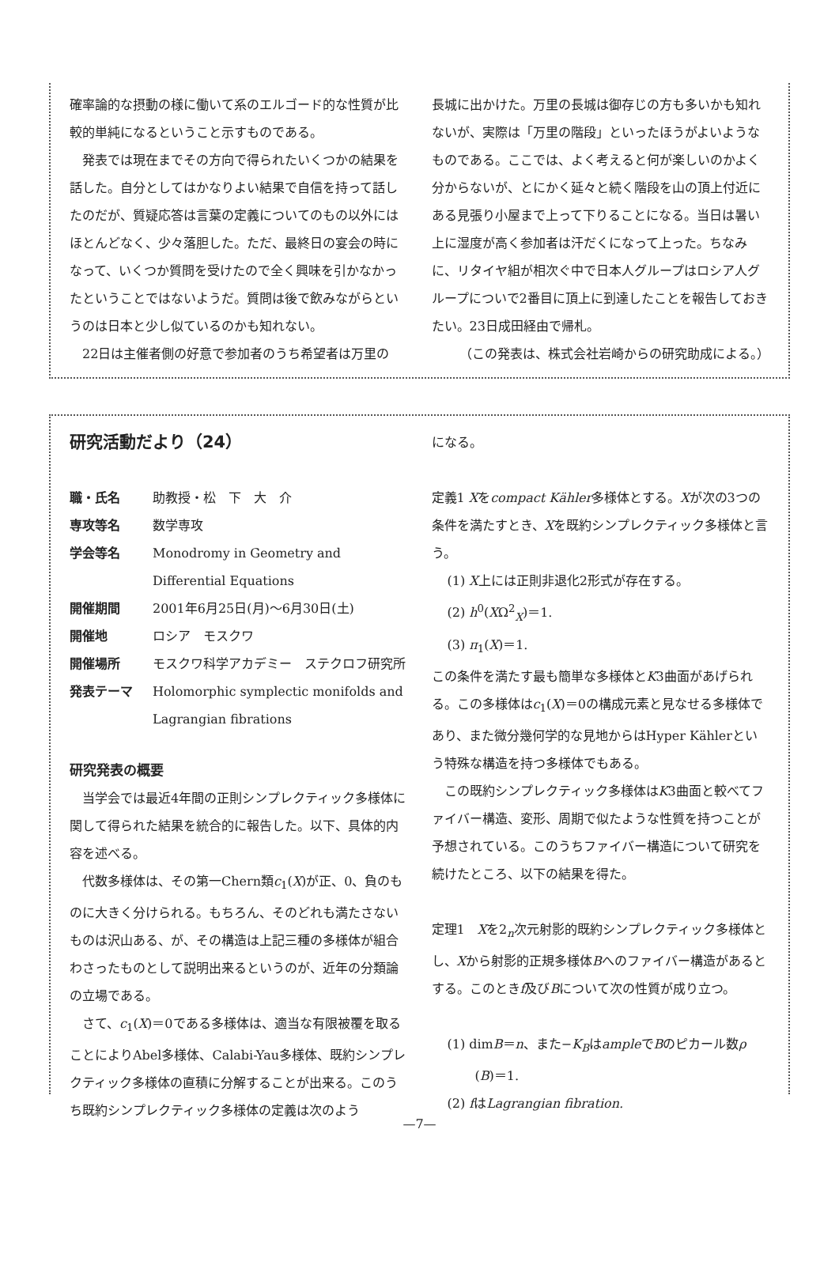確率論的な摂動の様に働いて系のエルゴード的な性質が比較的単純になるということ示すものである。
発表では現在までその方向で得られたいくつかの結果を話した。自分としてはかなりよい結果で自信を持って話したのだが、質疑応答は言葉の定義についてのもの以外にはほとんどなく、少々落胆した。ただ、最終日の宴会の時になって、いくつか質問を受けたので全く興味を引かなかったということではないようだ。質問は後で飲みながらというのは日本と少し似ているのかも知れない。
22日は主催者側の好意で参加者のうち希望者は万里の
長城に出かけた。万里の長城は御存じの方も多いかも知れないが、実際は「万里の階段」といったほうがよいようなものである。ここでは、よく考えると何が楽しいのかよく分からないが、とにかく延々と続く階段を山の頂上付近にある見張り小屋まで上って下りることになる。当日は暑い上に湿度が高く参加者は汗だくになって上った。ちなみに、リタイヤ組が相次ぐ中で日本人グループはロシア人グループについで2番目に頂上に到達したことを報告しておきたい。23日成田経由で帰札。
（この発表は、株式会社岩崎からの研究助成による。）
研究活動だより（24）
| 職・氏名 | 助教授・松 下 大 介 |
| 専攻等名 | 数学専攻 |
| 学会等名 | Monodromy in Geometry and Differential Equations |
| 開催期間 | 2001年6月25日(月)～6月30日(土) |
| 開催地 | ロシア モスクワ |
| 開催場所 | モスクワ科学アカデミー ステクロフ研究所 |
| 発表テーマ | Holomorphic symplectic monifolds and Lagrangian fibrations |
研究発表の概要
当学会では最近4年間の正則シンプレクティック多様体に関して得られた結果を統合的に報告した。以下、具体的内容を述べる。
代数多様体は、その第一Chern類c<sub>1</sub>(X)が正、0、負のものに大きく分けられる。もちろん、そのどれも満たさないものは沢山ある、が、その構造は上記三種の多様体が組合わさったものとして説明出来るというのが、近年の分類論の立場である。
さて、c<sub>1</sub>(X)＝0である多様体は、適当な有限被覆を取ることによりAbel多様体、Calabi-Yau多様体、既約シンプレクティック多様体の直積に分解することが出来る。このうち既約シンプレクティック多様体の定義は次のよう
になる。
定義1 Xをcompact Kähler多様体とする。Xが次の3つの条件を満たすとき、Xを既約シンプレクティック多様体と言う。
(1) X上には正則非退化2形式が存在する。
(2) h<sup>0</sup>(XΩ<sup>2</sup><sub>X</sub>)＝1.
(3) π<sub>1</sub>(X)＝1.
この条件を満たす最も簡単な多様体とK3曲面があげられる。この多様体はc<sub>1</sub>(X)＝0の構成元素と見なせる多様体であり、また微分幾何学的な見地からはHyper Kählerという特殊な構造を持つ多様体でもある。
この既約シンプレクティック多様体はK3曲面と較べてファイバー構造、変形、周期で似たような性質を持つことが予想されている。このうちファイバー構造について研究を続けたところ、以下の結果を得た。
定理1　Xを2<sub>n</sub>次元射影的既約シンプレクティック多様体とし、Xから射影的正規多様体Bへのファイバー構造があるとする。このときf及びBについて次の性質が成り立つ。
(1) dimB＝n、また−K<sub>B</sub>はampleでBのピカール数ρ
(B)＝1.
(2) fはLagrangian fibration.
—7—